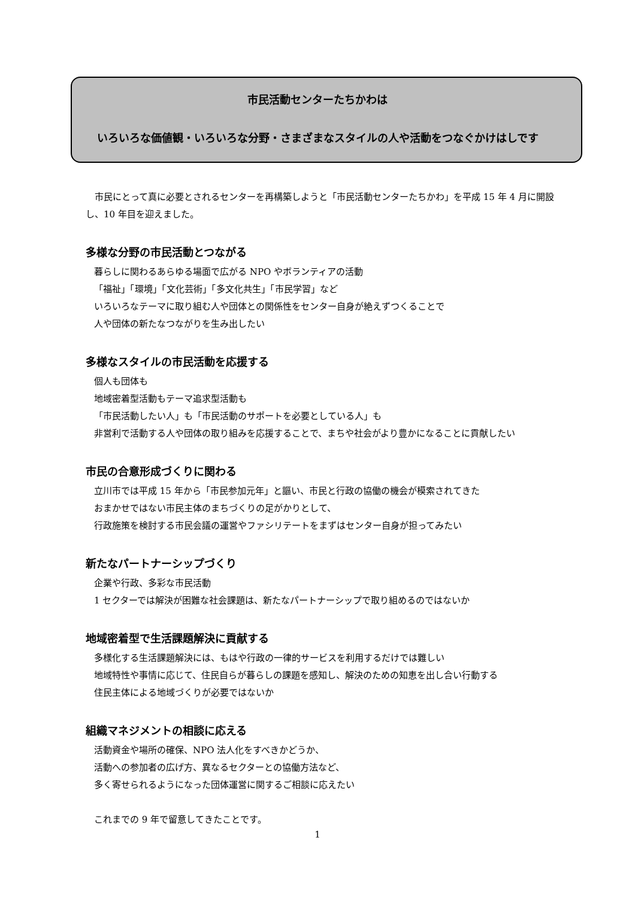市民活動センターたちかわは
いろいろな価値観・いろいろな分野・さまざまなスタイルの人や活動をつなぐかけはしです
市民にとって真に必要とされるセンターを再構築しようと「市民活動センターたちかわ」を平成 15 年 4 月に開設し、10 年目を迎えました。
多様な分野の市民活動とつながる
暮らしに関わるあらゆる場面で広がる NPO やボランティアの活動
「福祉」「環境」「文化芸術」「多文化共生」「市民学習」など
いろいろなテーマに取り組む人や団体との関係性をセンター自身が絶えずつくることで
人や団体の新たなつながりを生み出したい
多様なスタイルの市民活動を応援する
個人も団体も
地域密着型活動もテーマ追求型活動も
「市民活動したい人」も「市民活動のサポートを必要としている人」も
非営利で活動する人や団体の取り組みを応援することで、まちや社会がより豊かになることに貢献したい
市民の合意形成づくりに関わる
立川市では平成 15 年から「市民参加元年」と謳い、市民と行政の協働の機会が模索されてきた
おまかせではない市民主体のまちづくりの足がかりとして、
行政施策を検討する市民会議の運営やファシリテートをまずはセンター自身が担ってみたい
新たなパートナーシップづくり
企業や行政、多彩な市民活動
1 セクターでは解決が困難な社会課題は、新たなパートナーシップで取り組めるのではないか
地域密着型で生活課題解決に貢献する
多様化する生活課題解決には、もはや行政の一律的サービスを利用するだけでは難しい
地域特性や事情に応じて、住民自らが暮らしの課題を感知し、解決のための知恵を出し合い行動する
住民主体による地域づくりが必要ではないか
組織マネジメントの相談に応える
活動資金や場所の確保、NPO 法人化をすべきかどうか、
活動への参加者の広げ方、異なるセクターとの協働方法など、
多く寄せられるようになった団体運営に関するご相談に応えたい
これまでの 9 年で留意してきたことです。
1